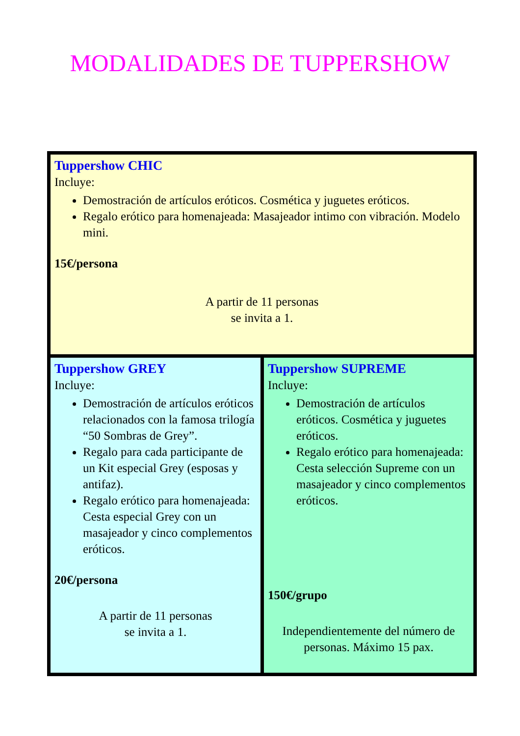MODALIDADES DE TUPPERSHOW
| Tuppershow CHIC Incluye: Demostración de artículos eróticos. Cosmética y juguetes eróticos. Regalo erótico para homenajeada: Masajeador intimo con vibración. Modelo mini. 15€/persona A partir de 11 personas se invita a 1. | |
| Tuppershow GREY Incluye: Demostración de artículos eróticos relacionados con la famosa trilogía “50 Sombras de Grey”. Regalo para cada participante de un Kit especial Grey (esposas y antifaz). Regalo erótico para homenajeada: Cesta especial Grey con un masajeador y cinco complementos eróticos. 20€/persona A partir de 11 personas se invita a 1. | Tuppershow SUPREME Incluye: Demostración de artículos eróticos. Cosmética y juguetes eróticos. Regalo erótico para homenajeada: Cesta selección Supreme con un masajeador y cinco complementos eróticos. 150€/grupo Independientemente del número de personas. Máximo 15 pax. |